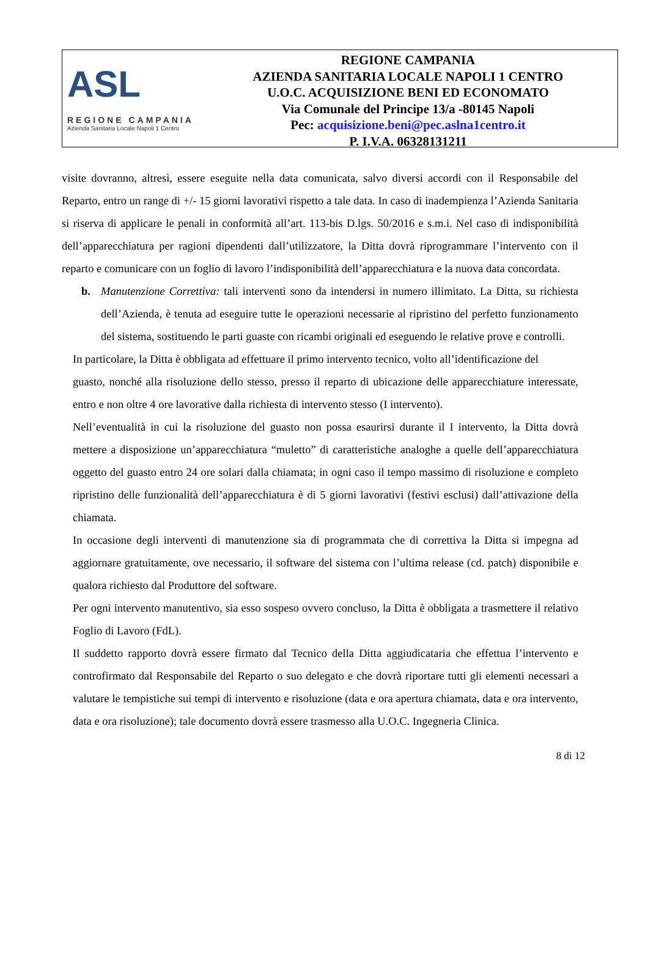ASL
REGIONE CAMPANIA
Azienda Sanitaria Locale Napoli 1 Centro
REGIONE CAMPANIA
AZIENDA SANITARIA LOCALE NAPOLI 1 CENTRO
U.O.C. ACQUISIZIONE BENI ED ECONOMATO
Via Comunale del Principe 13/a -80145 Napoli
Pec: acquisizione.beni@pec.aslna1centro.it
P. I.V.A. 06328131211
visite dovranno, altresì, essere eseguite nella data comunicata, salvo diversi accordi con il Responsabile del Reparto, entro un range di +/- 15 giorni lavorativi rispetto a tale data. In caso di inadempienza l’Azienda Sanitaria si riserva di applicare le penali in conformità all’art. 113-bis D.lgs. 50/2016 e s.m.i. Nel caso di indisponibilità dell’apparecchiatura per ragioni dipendenti dall’utilizzatore, la Ditta dovrà riprogrammare l’intervento con il reparto e comunicare con un foglio di lavoro l’indisponibilità dell’apparecchiatura e la nuova data concordata.
b. Manutenzione Correttiva: tali interventi sono da intendersi in numero illimitato. La Ditta, su richiesta dell’Azienda, è tenuta ad eseguire tutte le operazioni necessarie al ripristino del perfetto funzionamento del sistema, sostituendo le parti guaste con ricambi originali ed eseguendo le relative prove e controlli.
In particolare, la Ditta è obbligata ad effettuare il primo intervento tecnico, volto all’identificazione del
guasto, nonché alla risoluzione dello stesso, presso il reparto di ubicazione delle apparecchiature interessate, entro e non oltre 4 ore lavorative dalla richiesta di intervento stesso (I intervento).
Nell’eventualità in cui la risoluzione del guasto non possa esaurirsi durante il I intervento, la Ditta dovrà mettere a disposizione un’apparecchiatura “muletto” di caratteristiche analoghe a quelle dell’apparecchiatura oggetto del guasto entro 24 ore solari dalla chiamata; in ogni caso il tempo massimo di risoluzione e completo ripristino delle funzionalità dell’apparecchiatura è di 5 giorni lavorativi (festivi esclusi) dall’attivazione della chiamata.
In occasione degli interventi di manutenzione sia di programmata che di correttiva la Ditta si impegna ad aggiornare gratuitamente, ove necessario, il software del sistema con l’ultima release (cd. patch) disponibile e qualora richiesto dal Produttore del software.
Per ogni intervento manutentivo, sia esso sospeso ovvero concluso, la Ditta è obbligata a trasmettere il relativo Foglio di Lavoro (FdL).
Il suddetto rapporto dovrà essere firmato dal Tecnico della Ditta aggiudicataria che effettua l’intervento e controfirmato dal Responsabile del Reparto o suo delegato e che dovrà riportare tutti gli elementi necessari a valutare le tempistiche sui tempi di intervento e risoluzione (data e ora apertura chiamata, data e ora intervento, data e ora risoluzione); tale documento dovrà essere trasmesso alla U.O.C. Ingegneria Clinica.
8 di 12